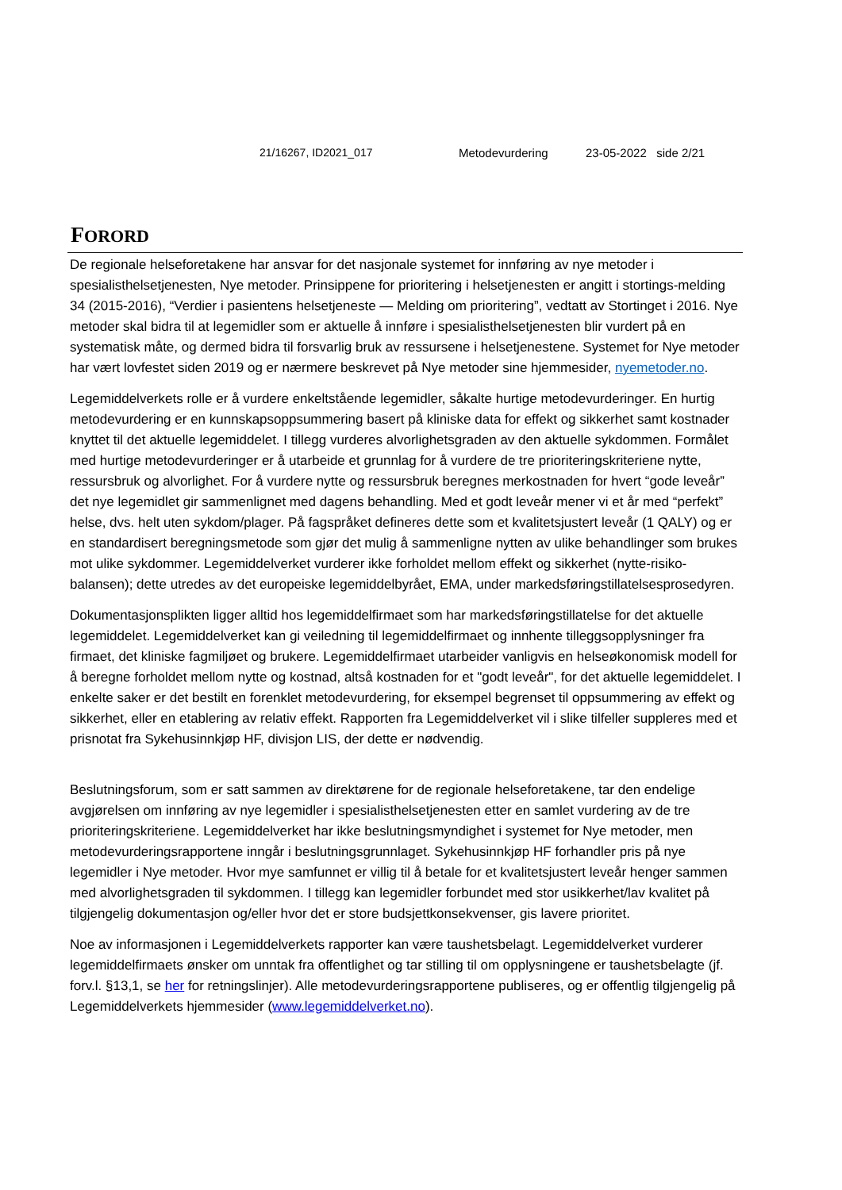21/16267, ID2021_017 Metodevurdering 23-05-2022 side 2/21
FORORD
De regionale helseforetakene har ansvar for det nasjonale systemet for innføring av nye metoder i spesialisthelsetjenesten, Nye metoder. Prinsippene for prioritering i helsetjenesten er angitt i stortings-melding 34 (2015-2016), “Verdier i pasientens helsetjeneste — Melding om prioritering”, vedtatt av Stortinget i 2016. Nye metoder skal bidra til at legemidler som er aktuelle å innføre i spesialisthelsetjenesten blir vurdert på en systematisk måte, og dermed bidra til forsvarlig bruk av ressursene i helsetjenestene. Systemet for Nye metoder har vært lovfestet siden 2019 og er nærmere beskrevet på Nye metoder sine hjemmesider, nyemetoder.no.
Legemiddelverkets rolle er å vurdere enkeltstående legemidler, såkalte hurtige metodevurderinger. En hurtig metodevurdering er en kunnskapsoppsummering basert på kliniske data for effekt og sikkerhet samt kostnader knyttet til det aktuelle legemiddelet. I tillegg vurderes alvorlighetsgraden av den aktuelle sykdommen. Formålet med hurtige metodevurderinger er å utarbeide et grunnlag for å vurdere de tre prioriteringskriteriene nytte, ressursbruk og alvorlighet. For å vurdere nytte og ressursbruk beregnes merkostnaden for hvert “gode leveår” det nye legemidlet gir sammenlignet med dagens behandling. Med et godt leveår mener vi et år med “perfekt” helse, dvs. helt uten sykdom/plager. På fagspråket defineres dette som et kvalitetsjustert leveår (1 QALY) og er en standardisert beregningsmetode som gjør det mulig å sammenligne nytten av ulike behandlinger som brukes mot ulike sykdommer. Legemiddelverket vurderer ikke forholdet mellom effekt og sikkerhet (nytte-risiko-balansen); dette utredes av det europeiske legemiddelbyrået, EMA, under markedsføringstillatelsesprosedyren.
Dokumentasjonsplikten ligger alltid hos legemiddelfirmaet som har markedsføringstillatelse for det aktuelle legemiddelet. Legemiddelverket kan gi veiledning til legemiddelfirmaet og innhente tilleggsopplysninger fra firmaet, det kliniske fagmiljøet og brukere. Legemiddelfirmaet utarbeider vanligvis en helseøkonomisk modell for å beregne forholdet mellom nytte og kostnad, altså kostnaden for et "godt leveår", for det aktuelle legemiddelet. I enkelte saker er det bestilt en forenklet metodevurdering, for eksempel begrenset til oppsummering av effekt og sikkerhet, eller en etablering av relativ effekt. Rapporten fra Legemiddelverket vil i slike tilfeller suppleres med et prisnotat fra Sykehusinnkjøp HF, divisjon LIS, der dette er nødvendig.
Beslutningsforum, som er satt sammen av direktørene for de regionale helseforetakene, tar den endelige avgjørelsen om innføring av nye legemidler i spesialisthelsetjenesten etter en samlet vurdering av de tre prioriteringskriteriene. Legemiddelverket har ikke beslutningsmyndighet i systemet for Nye metoder, men metodevurderingsrapportene inngår i beslutningsgrunnlaget. Sykehusinnkjøp HF forhandler pris på nye legemidler i Nye metoder. Hvor mye samfunnet er villig til å betale for et kvalitetsjustert leveår henger sammen med alvorlighetsgraden til sykdommen. I tillegg kan legemidler forbundet med stor usikkerhet/lav kvalitet på tilgjengelig dokumentasjon og/eller hvor det er store budsjettkonsekvenser, gis lavere prioritet.
Noe av informasjonen i Legemiddelverkets rapporter kan være taushetsbelagt. Legemiddelverket vurderer legemiddelfirmaets ønsker om unntak fra offentlighet og tar stilling til om opplysningene er taushetsbelagte (jf. forv.l. §13,1, se her for retningslinjer). Alle metodevurderingsrapportene publiseres, og er offentlig tilgjengelig på Legemiddelverkets hjemmesider (www.legemiddelverket.no).